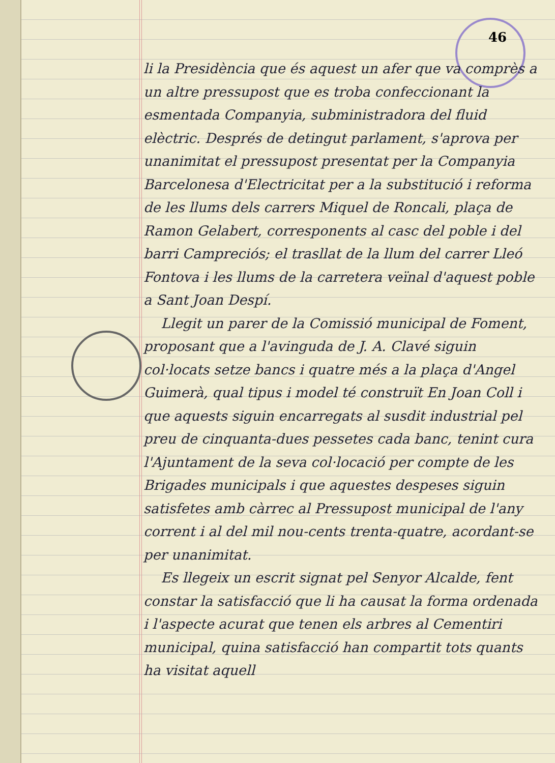46
li la Presidència que és aquest un afer que va comprès a un altre pressupost que es troba confeccionant la esmentada Companyia, subministradora del fluid elèctric. Després de detingut parlament, s'aprova per unanimitat el pressupost presentat per la Companyia Barcelonesa d'Electricitat per a la substitució i reforma de les llums dels carrers Miquel de Roncali, plaça de Ramon Gelabert, corresponents al casc del poble i del barri Campreciós; el trasllat de la llum del carrer Lleó Fontova i les llums de la carretera veïnal d'aquest poble a Sant Joan Despí.
Llegit un parer de la Comissió municipal de Foment, proposant que a l'avinguda de J. A. Clavé siguin col·locats setze bancs i quatre més a la plaça d'Angel Guimerà, qual tipus i model té construït En Joan Coll i que aquests siguin encarregats al susdit industrial pel preu de cinquanta-dues pessetes cada banc, tenint cura l'Ajuntament de la seva col·locació per compte de les Brigades municipals i que aquestes despeses siguin satisfetes amb càrrec al Pressupost municipal de l'any corrent i al del mil nou-cents trenta-quatre, acordant-se per unanimitat.
Es llegeix un escrit signat pel Senyor Alcalde, fent constar la satisfacció que li ha causat la forma ordenada i l'aspecte acurat que tenen els arbres al Cementiri municipal, quina satisfacció han compartit tots quants ha visitat aquell